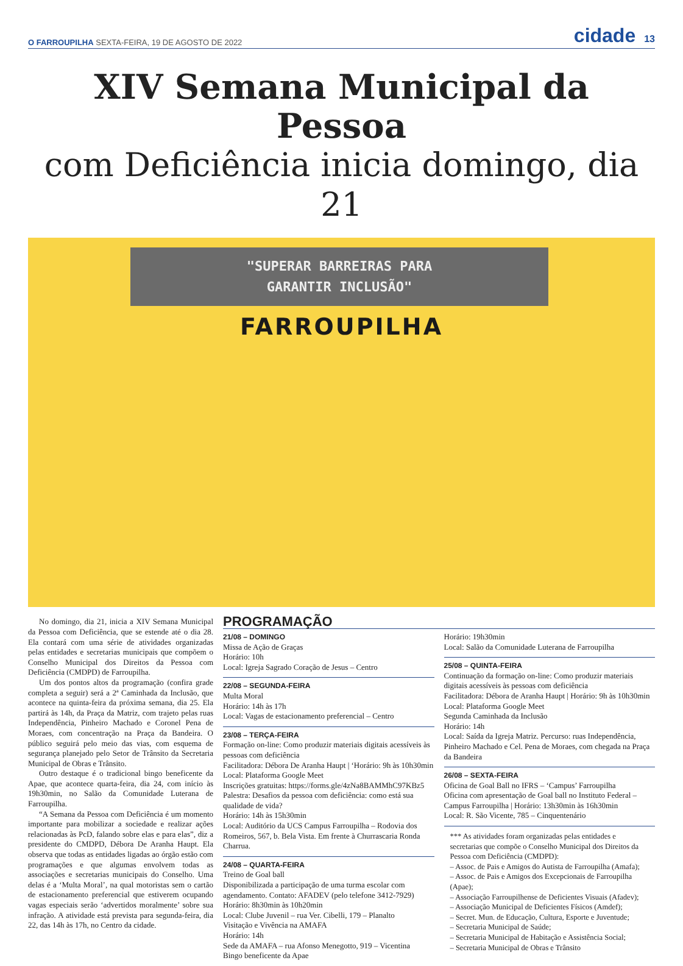O FARROUPILHA SEXTA-FEIRA, 19 DE AGOSTO DE 2022
cidade 13
XIV Semana Municipal da Pessoa
com Deficiência inicia domingo, dia 21
"SUPERAR BARREIRAS PARA
GARANTIR INCLUSÃO"
FARROUPILHA
No domingo, dia 21, inicia a XIV Semana Municipal da Pessoa com Deficiência, que se estende até o dia 28. Ela contará com uma série de atividades organizadas pelas entidades e secretarias municipais que compõem o Conselho Municipal dos Direitos da Pessoa com Deficiência (CMDPD) de Farroupilha.
Um dos pontos altos da programação (confira grade completa a seguir) será a 2ª Caminhada da Inclusão, que acontece na quinta-feira da próxima semana, dia 25. Ela partirá às 14h, da Praça da Matriz, com trajeto pelas ruas Independência, Pinheiro Machado e Coronel Pena de Moraes, com concentração na Praça da Bandeira. O público seguirá pelo meio das vias, com esquema de segurança planejado pelo Setor de Trânsito da Secretaria Municipal de Obras e Trânsito.
Outro destaque é o tradicional bingo beneficente da Apae, que acontece quarta-feira, dia 24, com início às 19h30min, no Salão da Comunidade Luterana de Farroupilha.
“A Semana da Pessoa com Deficiência é um momento importante para mobilizar a sociedade e realizar ações relacionadas às PcD, falando sobre elas e para elas”, diz a presidente do CMDPD, Débora De Aranha Haupt. Ela observa que todas as entidades ligadas ao órgão estão com programações e que algumas envolvem todas as associações e secretarias municipais do Conselho. Uma delas é a ‘Multa Moral’, na qual motoristas sem o cartão de estacionamento preferencial que estiverem ocupando vagas especiais serão ‘advertidos moralmente’ sobre sua infração. A atividade está prevista para segunda-feira, dia 22, das 14h às 17h, no Centro da cidade.
PROGRAMAÇÃO
21/08 – DOMINGO
Missa de Ação de Graças
Horário: 10h
Local: Igreja Sagrado Coração de Jesus – Centro
22/08 – SEGUNDA-FEIRA
Multa Moral
Horário: 14h às 17h
Local: Vagas de estacionamento preferencial – Centro
23/08 – TERÇA-FEIRA
Formação on-line: Como produzir materiais digitais acessíveis às pessoas com deficiência
Facilitadora: Débora De Aranha Haupt | ‘Horário: 9h às 10h30min
Local: Plataforma Google Meet
Inscrições gratuitas: https://forms.gle/4zNa8BAMMhC97KBz5
Palestra: Desafios da pessoa com deficiência: como está sua qualidade de vida?
Horário: 14h às 15h30min
Local: Auditório da UCS Campus Farroupilha – Rodovia dos Romeiros, 567, b. Bela Vista. Em frente à Churrascaria Ronda Charrua.
24/08 – QUARTA-FEIRA
Treino de Goal ball
Disponibilizada a participação de uma turma escolar com agendamento. Contato: AFADEV (pelo telefone 3412-7929)
Horário: 8h30min às 10h20min
Local: Clube Juvenil – rua Ver. Cibelli, 179 – Planalto
Visitação e Vivência na AMAFA
Horário: 14h
Sede da AMAFA – rua Afonso Menegotto, 919 – Vicentina
Bingo beneficente da Apae
Horário: 19h30min
Local: Salão da Comunidade Luterana de Farroupilha
25/08 – QUINTA-FEIRA
Continuação da formação on-line: Como produzir materiais digitais acessíveis às pessoas com deficiência
Facilitadora: Débora de Aranha Haupt | Horário: 9h às 10h30min
Local: Plataforma Google Meet
Segunda Caminhada da Inclusão
Horário: 14h
Local: Saída da Igreja Matriz. Percurso: ruas Independência, Pinheiro Machado e Cel. Pena de Moraes, com chegada na Praça da Bandeira
26/08 – SEXTA-FEIRA
Oficina de Goal Ball no IFRS – ‘Campus’ Farroupilha
Oficina com apresentação de Goal ball no Instituto Federal – Campus Farroupilha | Horário: 13h30min às 16h30min
Local: R. São Vicente, 785 – Cinquentenário
*** As atividades foram organizadas pelas entidades e secretarias que compõe o Conselho Municipal dos Direitos da Pessoa com Deficiência (CMDPD):
– Assoc. de Pais e Amigos do Autista de Farroupilha (Amafa);
– Assoc. de Pais e Amigos dos Excepcionais de Farroupilha (Apae);
– Associação Farroupilhense de Deficientes Visuais (Afadev);
– Associação Municipal de Deficientes Físicos (Amdef);
– Secret. Mun. de Educação, Cultura, Esporte e Juventude;
– Secretaria Municipal de Saúde;
– Secretaria Municipal de Habitação e Assistência Social;
– Secretaria Municipal de Obras e Trânsito